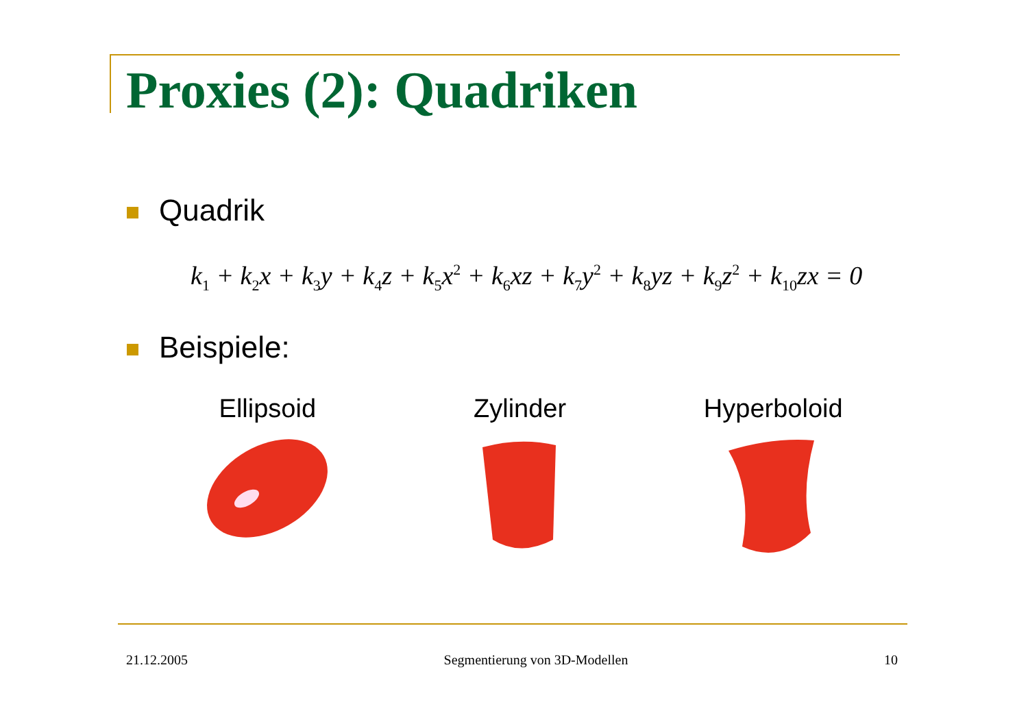Proxies (2): Quadriken
Quadrik
k<sub>1</sub> + k<sub>2</sub>x + k<sub>3</sub>y + k<sub>4</sub>z + k<sub>5</sub>x<sup>2</sup> + k<sub>6</sub>xz + k<sub>7</sub>y<sup>2</sup> + k<sub>8</sub>yz + k<sub>9</sub>z<sup>2</sup> + k<sub>10</sub>zx = 0
Beispiele:
Ellipsoid Zylinder Hyperboloid
21.12.2005 Segmentierung von 3D-Modellen 10